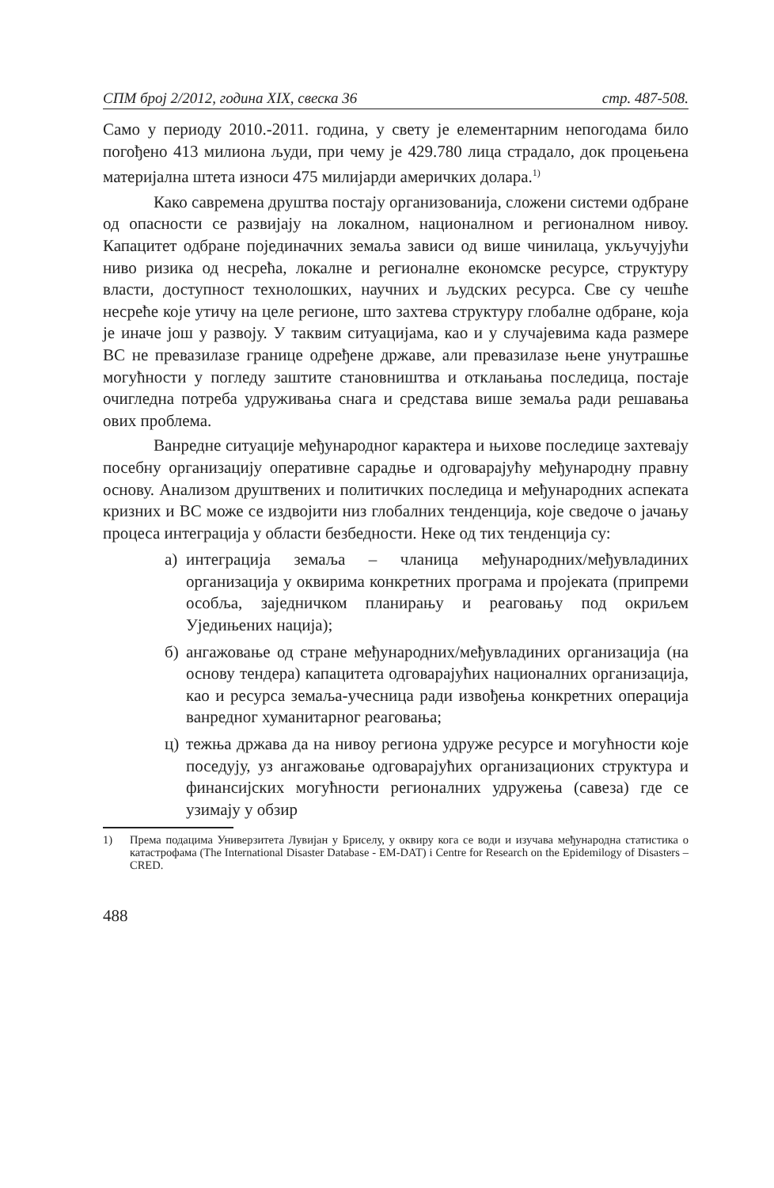СПМ број 2/2012, година XIX, свеска 36 стр. 487-508.
Само у периоду 2010.-2011. година, у свету је елементарним непогодама било погођено 413 милиона људи, при чему је 429.780 лица страдало, док процењена материјална штета износи 475 милијарди америчких долара.<sup>1)</sup>
Како савремена друштва постају организованија, сложени системи одбране од опасности се развијају на локалном, националном и регионалном нивоу. Капацитет одбране појединачних земаља зависи од више чинилаца, укључујући ниво ризика од несрећа, локалне и регионалне економске ресурсе, структуру власти, доступност технолошких, научних и људских ресурса. Све су чешће несреће које утичу на целе регионе, што захтева структуру глобалне одбране, која је иначе још у развоју. У таквим ситуацијама, као и у случајевима када размере ВС не превазилазе границе одређене државе, али превазилазе њене унутрашње могућности у погледу заштите становништва и отклањања последица, постаје очигледна потреба удруживања снага и средстава више земаља ради решавања ових проблема.
Ванредне ситуације међународног карактера и њихове последице захтевају посебну организацију оперативне сарадње и одговарајућу међународну правну основу. Анализом друштвених и политичких последица и међународних аспеката кризних и ВС може се издвојити низ глобалних тенденција, које сведоче о јачању процеса интеграција у области безбедности. Неке од тих тенденција су:
а) интеграција земаља – чланица међународних/међувладиних организација у оквирима конкретних програма и пројеката (припреми особља, заједничком планирању и реаговању под окриљем Уједињених нација);
б) ангажовање од стране међународних/међувладиних организација (на основу тендера) капацитета одговарајућих националних организација, као и ресурса земаља-учесница ради извођења конкретних операција ванредног хуманитарног реаговања;
ц) тежња држава да на нивоу региона удруже ресурсе и могућности које поседују, уз ангажовање одговарајућих организационих структура и финансијских могућности регионалних удружења (савеза) где се узимају у обзир
1) Према подацима Универзитета Лувијан у Бриселу, у оквиру кога се води и изучава међународна статистика о катастрофама (The International Disaster Database - EM-DAT) i Centre for Research on the Epidemilogy of Disasters – CRED.
488